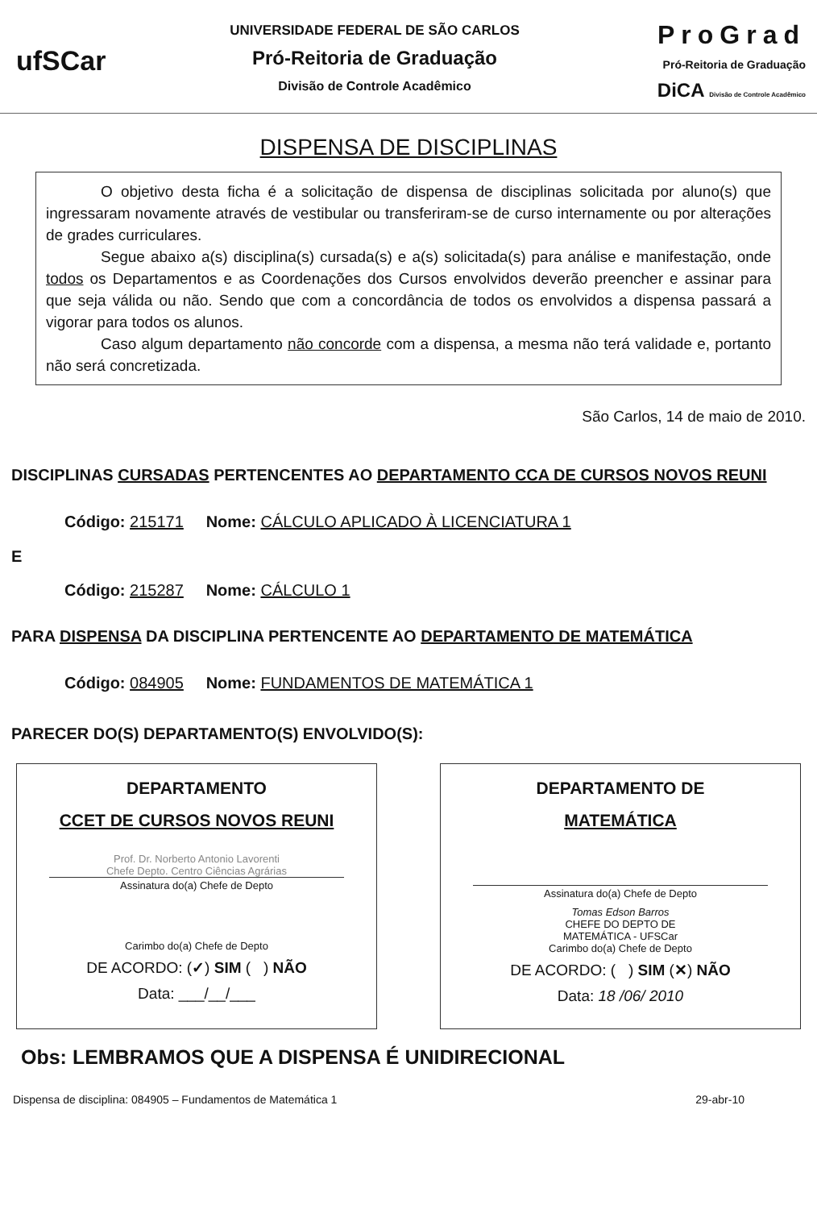ufSCar
UNIVERSIDADE FEDERAL DE SÃO CARLOS
Pró-Reitoria de Graduação
Divisão de Controle Acadêmico
ProGrad
Pró-Reitoria de Graduação
DiCA Divisão de Controle Acadêmico
DISPENSA DE DISCIPLINAS
O objetivo desta ficha é a solicitação de dispensa de disciplinas solicitada por aluno(s) que ingressaram novamente através de vestibular ou transferiram-se de curso internamente ou por alterações de grades curriculares.
Segue abaixo a(s) disciplina(s) cursada(s) e a(s) solicitada(s) para análise e manifestação, onde todos os Departamentos e as Coordenações dos Cursos envolvidos deverão preencher e assinar para que seja válida ou não. Sendo que com a concordância de todos os envolvidos a dispensa passará a vigorar para todos os alunos.
Caso algum departamento não concorde com a dispensa, a mesma não terá validade e, portanto não será concretizada.
São Carlos, 14 de maio de 2010.
DISCIPLINAS CURSADAS PERTENCENTES AO DEPARTAMENTO CCA DE CURSOS NOVOS REUNI
Código: 215171 Nome: CÁLCULO APLICADO À LICENCIATURA 1
E
Código: 215287 Nome: CÁLCULO 1
PARA DISPENSA DA DISCIPLINA PERTENCENTE AO DEPARTAMENTO DE MATEMÁTICA
Código: 084905 Nome: FUNDAMENTOS DE MATEMÁTICA 1
PARECER DO(S) DEPARTAMENTO(S) ENVOLVIDO(S):
DEPARTAMENTO
CCET DE CURSOS NOVOS REUNI
Prof. Dr. Norberto Antonio Lavorenti
Chefe Depto. Centro Ciências Agrárias
Assinatura do(a) Chefe de Depto
Carimbo do(a) Chefe de Depto
DE ACORDO: (✓) SIM ( ) NÃO
Data: ___/__/___
DEPARTAMENTO DE
MATEMÁTICA
Assinatura do(a) Chefe de Depto
Tomas Edson Barros
CHEFE DO DEPTO DE
MATEMÁTICA - UFSCar
Carimbo do(a) Chefe de Depto
DE ACORDO: ( ) SIM (✕) NÃO
Data: 18 /06/ 2010
Obs: LEMBRAMOS QUE A DISPENSA É UNIDIRECIONAL
Dispensa de disciplina: 084905 – Fundamentos de Matemática 1 29-abr-10